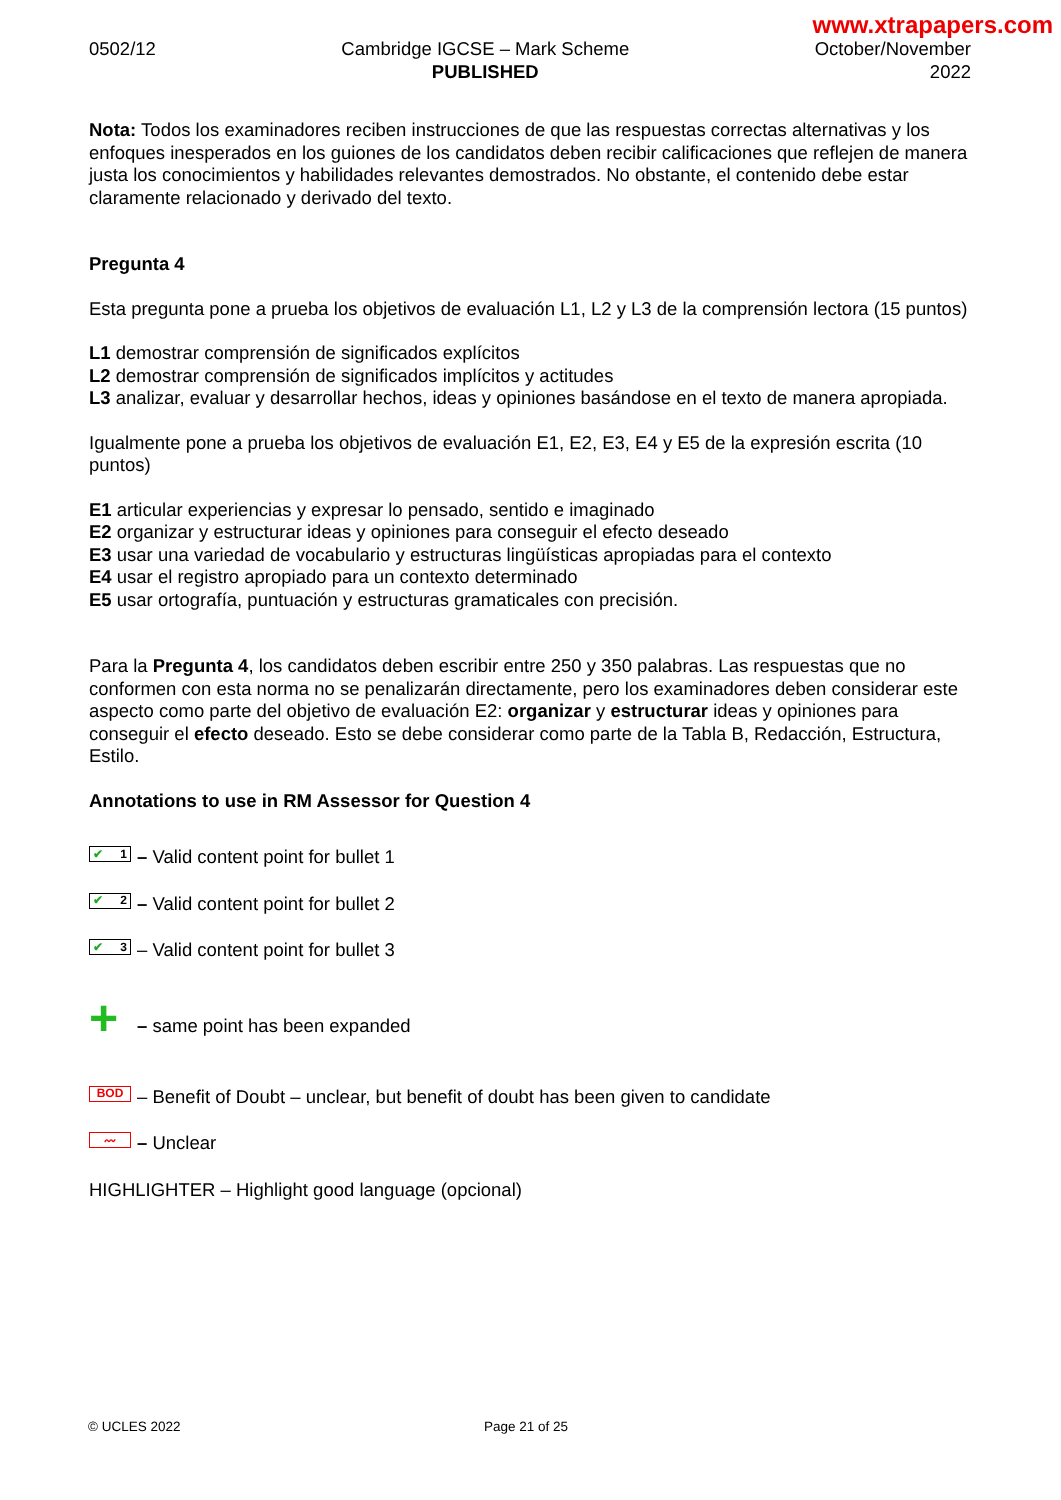www.xtrapapers.com
0502/12 Cambridge IGCSE – Mark Scheme
PUBLISHED
October/November
2022
Nota: Todos los examinadores reciben instrucciones de que las respuestas correctas alternativas y los enfoques inesperados en los guiones de los candidatos deben recibir calificaciones que reflejen de manera justa los conocimientos y habilidades relevantes demostrados. No obstante, el contenido debe estar claramente relacionado y derivado del texto.
Pregunta 4
Esta pregunta pone a prueba los objetivos de evaluación L1, L2 y L3 de la comprensión lectora (15 puntos)
L1 demostrar comprensión de significados explícitos
L2 demostrar comprensión de significados implícitos y actitudes
L3 analizar, evaluar y desarrollar hechos, ideas y opiniones basándose en el texto de manera apropiada.
Igualmente pone a prueba los objetivos de evaluación E1, E2, E3, E4 y E5 de la expresión escrita (10 puntos)
E1 articular experiencias y expresar lo pensado, sentido e imaginado
E2 organizar y estructurar ideas y opiniones para conseguir el efecto deseado
E3 usar una variedad de vocabulario y estructuras lingüísticas apropiadas para el contexto
E4 usar el registro apropiado para un contexto determinado
E5 usar ortografía, puntuación y estructuras gramaticales con precisión.
Para la Pregunta 4, los candidatos deben escribir entre 250 y 350 palabras. Las respuestas que no conformen con esta norma no se penalizarán directamente, pero los examinadores deben considerar este aspecto como parte del objetivo de evaluación E2: organizar y estructurar ideas y opiniones para conseguir el efecto deseado. Esto se debe considerar como parte de la Tabla B, Redacción, Estructura, Estilo.
Annotations to use in RM Assessor for Question 4
✔ 1 – Valid content point for bullet 1
✔ 2 – Valid content point for bullet 2
✔ 3 – Valid content point for bullet 3
+ – same point has been expanded
BOD – Benefit of Doubt – unclear, but benefit of doubt has been given to candidate
〰 – Unclear
HIGHLIGHTER – Highlight good language (opcional)
© UCLES 2022 Page 21 of 25